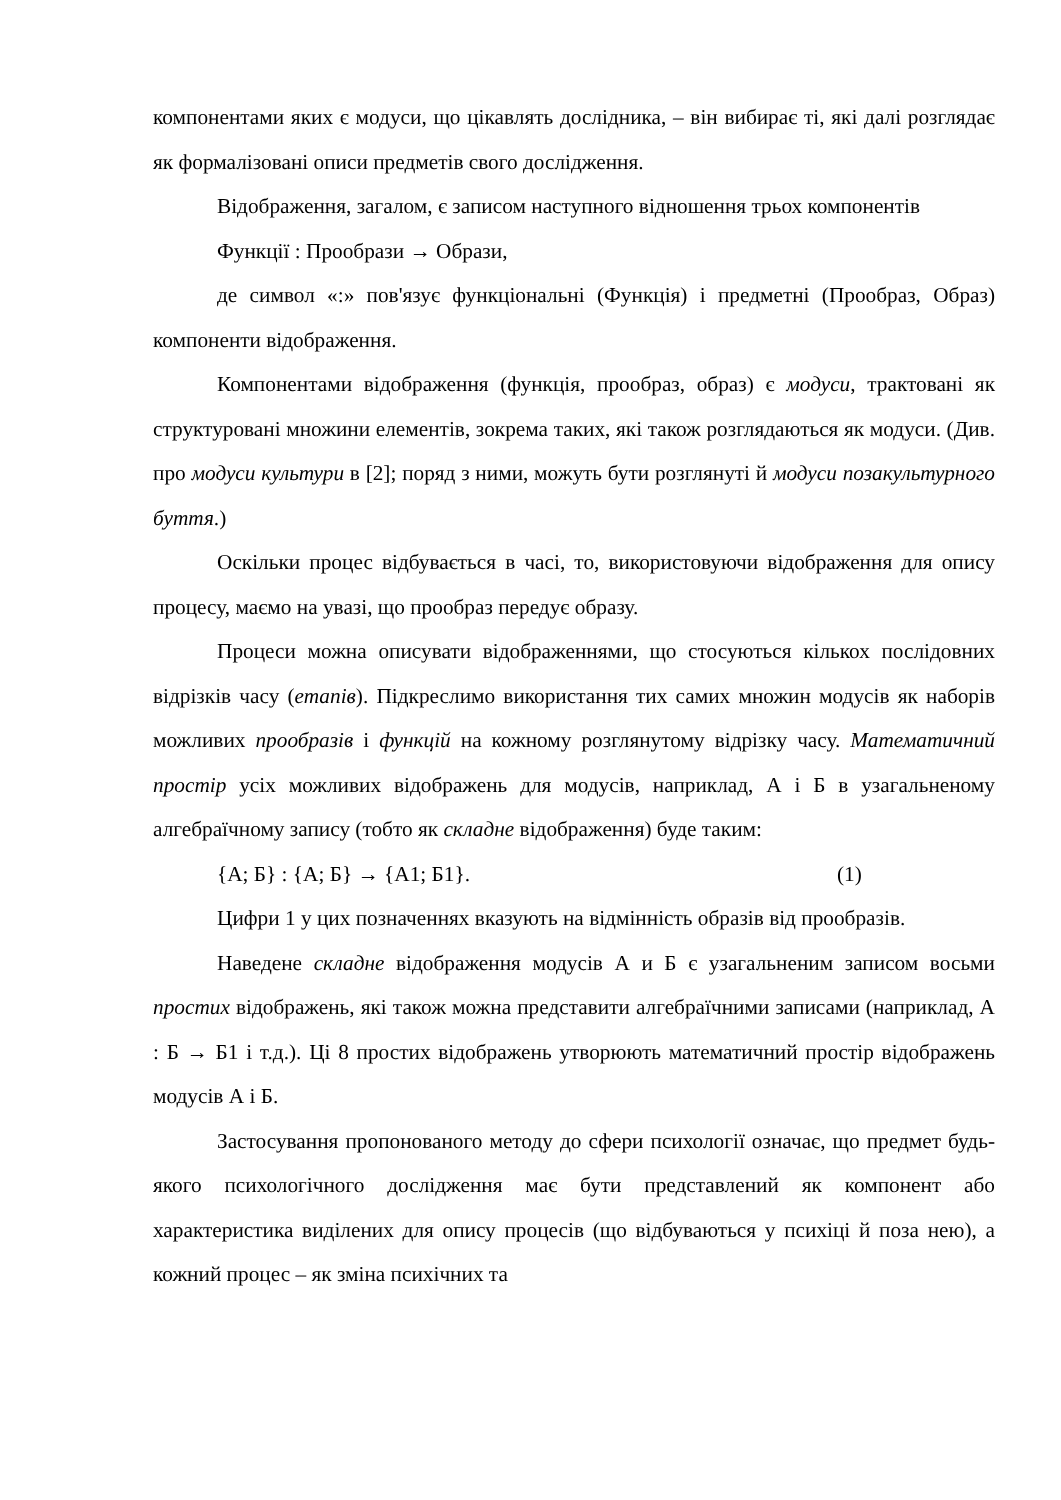компонентами яких є модуси, що цікавлять дослідника, – він вибирає ті, які далі розглядає як формалізовані описи предметів свого дослідження.
Відображення, загалом, є записом наступного відношення трьох компонентів
Функції : Прообрази → Образи,
де символ «:» пов'язує функціональні (Функція) і предметні (Прообраз, Образ) компоненти відображення.
Компонентами відображення (функція, прообраз, образ) є модуси, трактовані як структуровані множини елементів, зокрема таких, які також розглядаються як модуси. (Див. про модуси культури в [2]; поряд з ними, можуть бути розглянуті й модуси позакультурного буття.)
Оскільки процес відбувається в часі, то, використовуючи відображення для опису процесу, маємо на увазі, що прообраз передує образу.
Процеси можна описувати відображеннями, що стосуються кількох послідовних відрізків часу (етапів). Підкреслимо використання тих самих множин модусів як наборів можливих прообразів і функцій на кожному розглянутому відрізку часу. Математичний простір усіх можливих відображень для модусів, наприклад, А і Б в узагальненому алгебраїчному запису (тобто як складне відображення) буде таким:
{А; Б} : {А; Б} → {А1; Б1}. (1)
Цифри 1 у цих позначеннях вказують на відмінність образів від прообразів.
Наведене складне відображення модусів А и Б є узагальненим записом восьми простих відображень, які також можна представити алгебраїчними записами (наприклад, А : Б → Б1 і т.д.). Ці 8 простих відображень утворюють математичний простір відображень модусів А і Б.
Застосування пропонованого методу до сфери психології означає, що предмет будь-якого психологічного дослідження має бути представлений як компонент або характеристика виділених для опису процесів (що відбуваються у психіці й поза нею), а кожний процес – як зміна психічних та